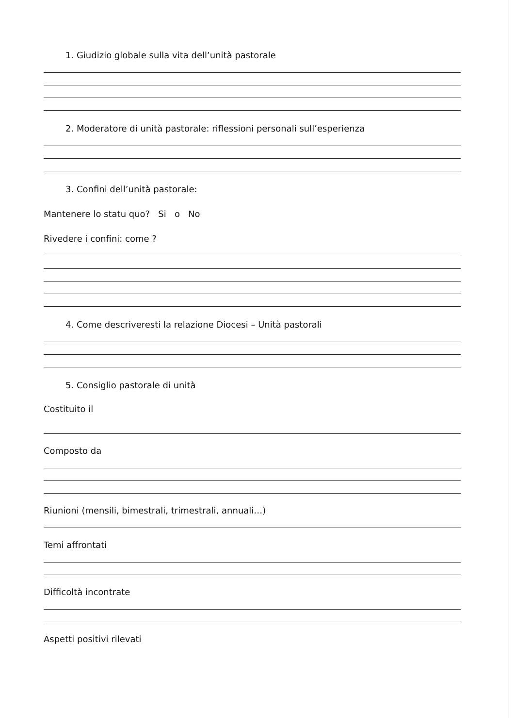1. Giudizio globale sulla vita dell’unità pastorale
2. Moderatore di unità pastorale: riflessioni personali sull’esperienza
3. Confini dell’unità pastorale:
Mantenere lo statu quo? Si o No
Rivedere i confini: come ?
4. Come descriveresti la relazione Diocesi – Unità pastorali
5. Consiglio pastorale di unità
Costituito il
Composto da
Riunioni (mensili, bimestrali, trimestrali, annuali…)
Temi affrontati
Difficoltà incontrate
Aspetti positivi rilevati